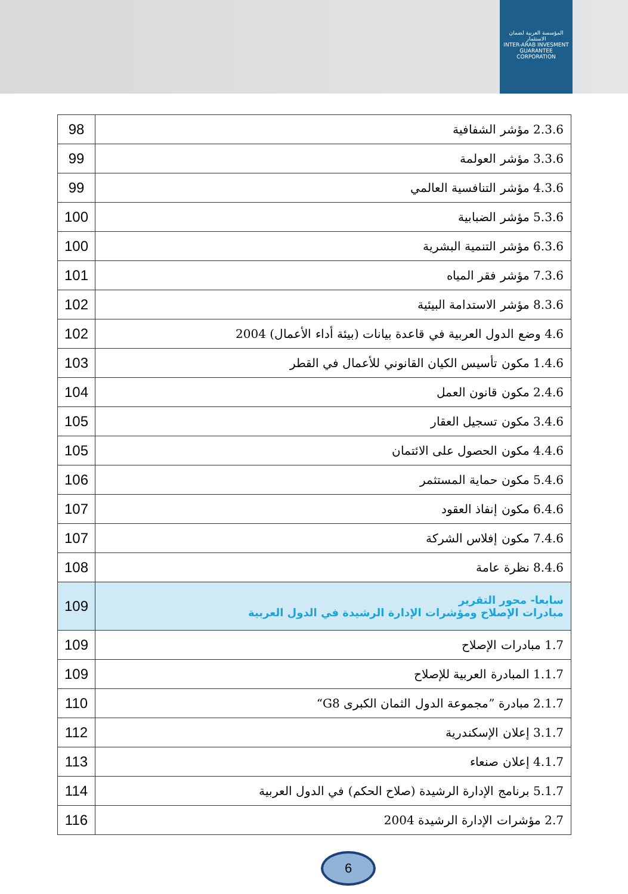المؤسسة العربية لضمان الاستثمار
INTER-ARAB INVESMENT GUARANTEE CORPORATION
| 98 | 2.3.6 مؤشر الشفافية |
| 99 | 3.3.6 مؤشر العولمة |
| 99 | 4.3.6 مؤشر التنافسية العالمي |
| 100 | 5.3.6 مؤشر الضبابية |
| 100 | 6.3.6 مؤشر التنمية البشرية |
| 101 | 7.3.6 مؤشر فقر المياه |
| 102 | 8.3.6 مؤشر الاستدامة البيئية |
| 102 | 4.6 وضع الدول العربية في قاعدة بيانات (بيئة أداء الأعمال) 2004 |
| 103 | 1.4.6 مكون تأسيس الكيان القانوني للأعمال في القطر |
| 104 | 2.4.6 مكون قانون العمل |
| 105 | 3.4.6 مكون تسجيل العقار |
| 105 | 4.4.6 مكون الحصول على الائتمان |
| 106 | 5.4.6 مكون حماية المستثمر |
| 107 | 6.4.6 مكون إنفاذ العقود |
| 107 | 7.4.6 مكون إفلاس الشركة |
| 108 | 8.4.6 نظرة عامة |
| 109 | سابعا- محور التقرير مبادرات الإصلاح ومؤشرات الإدارة الرشيدة في الدول العربية |
| 109 | 1.7 مبادرات الإصلاح |
| 109 | 1.1.7 المبادرة العربية للإصلاح |
| 110 | 2.1.7 مبادرة ”مجموعة الدول الثمان الكبرى G8“ |
| 112 | 3.1.7 إعلان الإسكندرية |
| 113 | 4.1.7 إعلان صنعاء |
| 114 | 5.1.7 برنامج الإدارة الرشيدة (صلاح الحكم) في الدول العربية |
| 116 | 2.7 مؤشرات الإدارة الرشيدة 2004 |
6